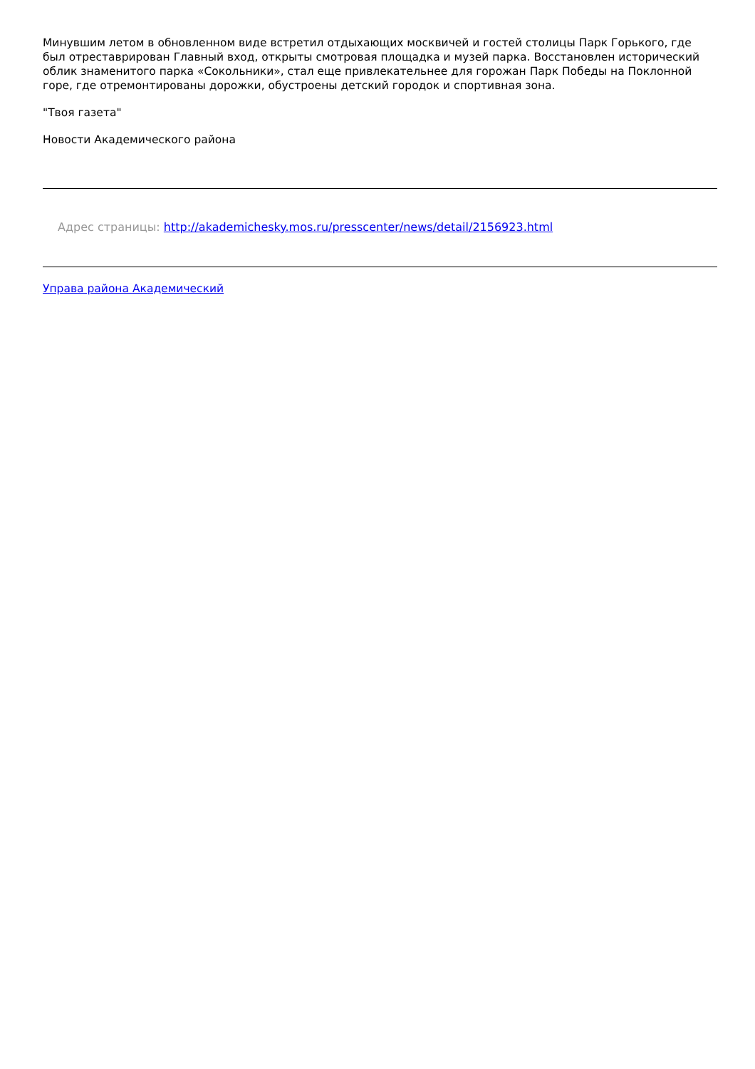Минувшим летом в обновленном виде встретил отдыхающих москвичей и гостей столицы Парк Горького, где был отреставрирован Главный вход, открыты смотровая площадка и музей парка. Восстановлен исторический облик знаменитого парка «Сокольники», стал еще привлекательнее для горожан Парк Победы на Поклонной горе, где отремонтированы дорожки, обустроены детский городок и спортивная зона.
"Твоя газета"
Новости Академического района
Адрес страницы: http://akademichesky.mos.ru/presscenter/news/detail/2156923.html
Управа района Академический